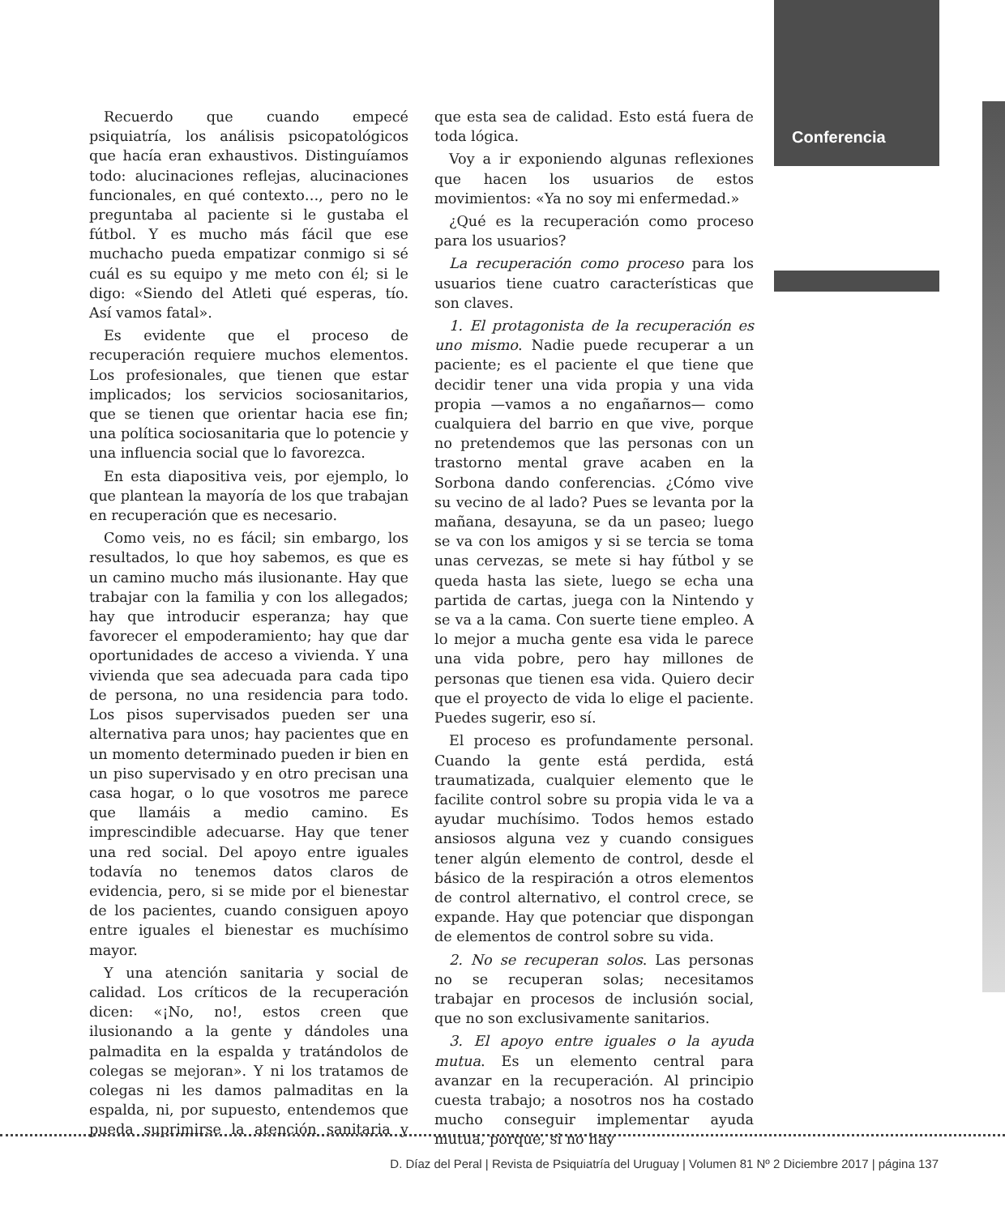Conferencia
Recuerdo que cuando empecé psiquiatría, los análisis psicopatológicos que hacía eran exhaustivos. Distinguíamos todo: alucinaciones reflejas, alucinaciones funcionales, en qué contexto…, pero no le preguntaba al paciente si le gustaba el fútbol. Y es mucho más fácil que ese muchacho pueda empatizar conmigo si sé cuál es su equipo y me meto con él; si le digo: «Siendo del Atleti qué esperas, tío. Así vamos fatal».
Es evidente que el proceso de recuperación requiere muchos elementos. Los profesionales, que tienen que estar implicados; los servicios sociosanitarios, que se tienen que orientar hacia ese fin; una política sociosanitaria que lo potencie y una influencia social que lo favorezca.
En esta diapositiva veis, por ejemplo, lo que plantean la mayoría de los que trabajan en recuperación que es necesario.
Como veis, no es fácil; sin embargo, los resultados, lo que hoy sabemos, es que es un camino mucho más ilusionante. Hay que trabajar con la familia y con los allegados; hay que introducir esperanza; hay que favorecer el empoderamiento; hay que dar oportunidades de acceso a vivienda. Y una vivienda que sea adecuada para cada tipo de persona, no una residencia para todo. Los pisos supervisados pueden ser una alternativa para unos; hay pacientes que en un momento determinado pueden ir bien en un piso supervisado y en otro precisan una casa hogar, o lo que vosotros me parece que llamáis a medio camino. Es imprescindible adecuarse. Hay que tener una red social. Del apoyo entre iguales todavía no tenemos datos claros de evidencia, pero, si se mide por el bienestar de los pacientes, cuando consiguen apoyo entre iguales el bienestar es muchísimo mayor.
Y una atención sanitaria y social de calidad. Los críticos de la recuperación dicen: «¡No, no!, estos creen que ilusionando a la gente y dándoles una palmadita en la espalda y tratándolos de colegas se mejoran». Y ni los tratamos de colegas ni les damos palmaditas en la espalda, ni, por supuesto, entendemos que pueda suprimirse la atención sanitaria y que esta sea de calidad. Esto está fuera de toda lógica.
Voy a ir exponiendo algunas reflexiones que hacen los usuarios de estos movimientos: «Ya no soy mi enfermedad.»
¿Qué es la recuperación como proceso para los usuarios?
La recuperación como proceso para los usuarios tiene cuatro características que son claves.
1. El protagonista de la recuperación es uno mismo. Nadie puede recuperar a un paciente; es el paciente el que tiene que decidir tener una vida propia y una vida propia —vamos a no engañarnos— como cualquiera del barrio en que vive, porque no pretendemos que las personas con un trastorno mental grave acaben en la Sorbona dando conferencias. ¿Cómo vive su vecino de al lado? Pues se levanta por la mañana, desayuna, se da un paseo; luego se va con los amigos y si se tercia se toma unas cervezas, se mete si hay fútbol y se queda hasta las siete, luego se echa una partida de cartas, juega con la Nintendo y se va a la cama. Con suerte tiene empleo. A lo mejor a mucha gente esa vida le parece una vida pobre, pero hay millones de personas que tienen esa vida. Quiero decir que el proyecto de vida lo elige el paciente. Puedes sugerir, eso sí.
El proceso es profundamente personal. Cuando la gente está perdida, está traumatizada, cualquier elemento que le facilite control sobre su propia vida le va a ayudar muchísimo. Todos hemos estado ansiosos alguna vez y cuando consigues tener algún elemento de control, desde el básico de la respiración a otros elementos de control alternativo, el control crece, se expande. Hay que potenciar que dispongan de elementos de control sobre su vida.
2. No se recuperan solos. Las personas no se recuperan solas; necesitamos trabajar en procesos de inclusión social, que no son exclusivamente sanitarios.
3. El apoyo entre iguales o la ayuda mutua. Es un elemento central para avanzar en la recuperación. Al principio cuesta trabajo; a nosotros nos ha costado mucho conseguir implementar ayuda mutua, porque, si no hay
D. Díaz del Peral | Revista de Psiquiatría del Uruguay | Volumen 81 Nº 2 Diciembre 2017 | página 137